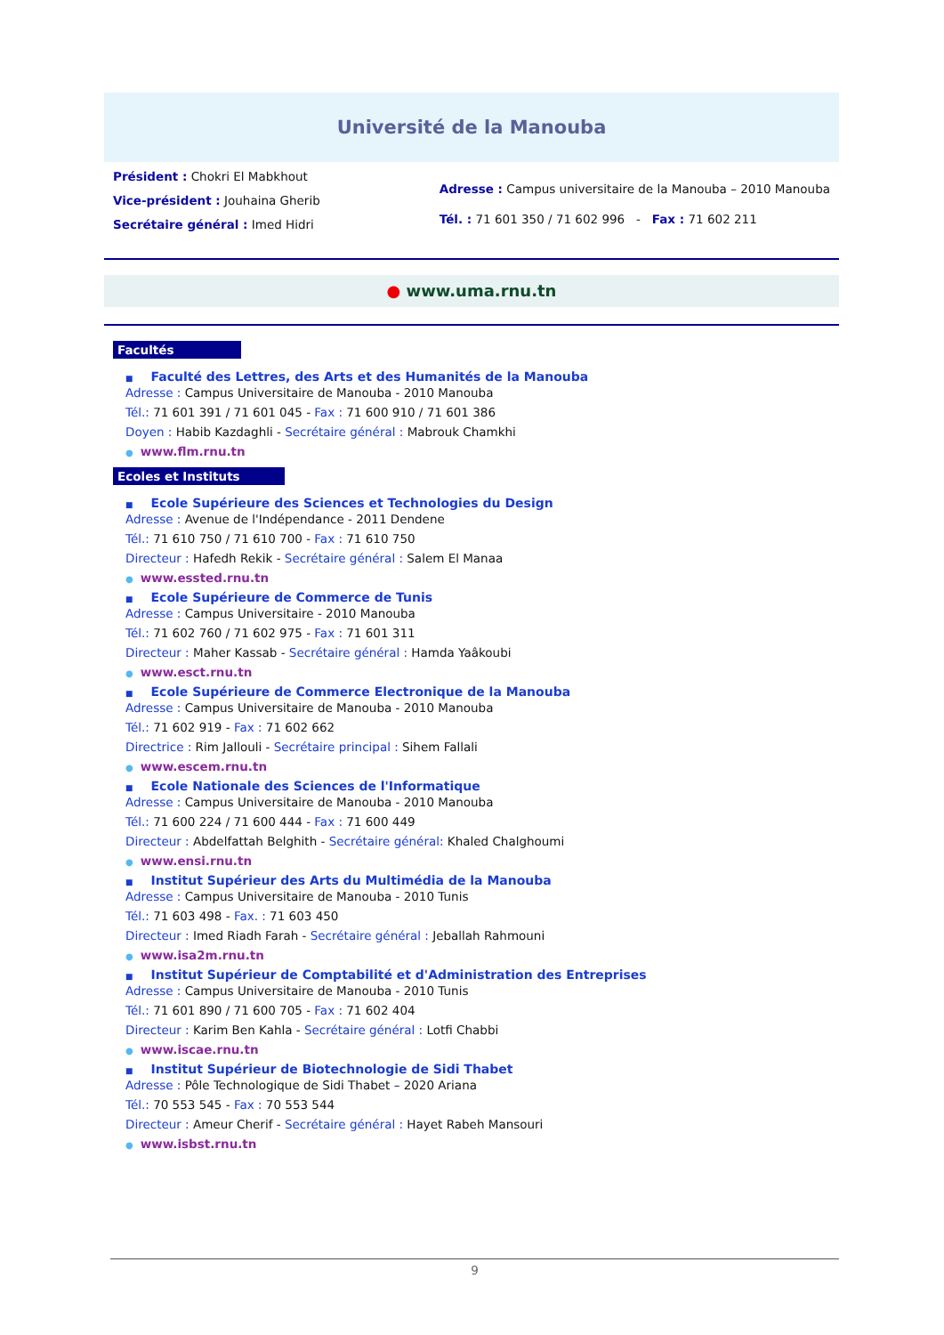Université de la Manouba
Président : Chokri El Mabkhout
Vice-président : Jouhaina Gherib
Secrétaire général : Imed Hidri
Adresse : Campus universitaire de la Manouba – 2010 Manouba
Tél. : 71 601 350 / 71 602 996 - Fax : 71 602 211
● www.uma.rnu.tn
Facultés
■ Faculté des Lettres, des Arts et des Humanités de la Manouba
Adresse : Campus Universitaire de Manouba - 2010 Manouba
Tél.: 71 601 391 / 71 601 045 - Fax : 71 600 910 / 71 601 386
Doyen : Habib Kazdaghli - Secrétaire général : Mabrouk Chamkhi
● www.flm.rnu.tn
Ecoles et Instituts
■ Ecole Supérieure des Sciences et Technologies du Design
Adresse : Avenue de l'Indépendance - 2011 Dendene
Tél.: 71 610 750 / 71 610 700 - Fax : 71 610 750
Directeur : Hafedh Rekik - Secrétaire général : Salem El Manaa
● www.essted.rnu.tn
■ Ecole Supérieure de Commerce de Tunis
Adresse : Campus Universitaire - 2010 Manouba
Tél.: 71 602 760 / 71 602 975 - Fax : 71 601 311
Directeur : Maher Kassab - Secrétaire général : Hamda Yaâkoubi
● www.esct.rnu.tn
■ Ecole Supérieure de Commerce Electronique de la Manouba
Adresse : Campus Universitaire de Manouba - 2010 Manouba
Tél.: 71 602 919 - Fax : 71 602 662
Directrice : Rim Jallouli - Secrétaire principal : Sihem Fallali
● www.escem.rnu.tn
■ Ecole Nationale des Sciences de l'Informatique
Adresse : Campus Universitaire de Manouba - 2010 Manouba
Tél.: 71 600 224 / 71 600 444 - Fax : 71 600 449
Directeur : Abdelfattah Belghith - Secrétaire général: Khaled Chalghoumi
● www.ensi.rnu.tn
■ Institut Supérieur des Arts du Multimédia de la Manouba
Adresse : Campus Universitaire de Manouba - 2010 Tunis
Tél.: 71 603 498 - Fax. : 71 603 450
Directeur : Imed Riadh Farah - Secrétaire général : Jeballah Rahmouni
● www.isa2m.rnu.tn
■ Institut Supérieur de Comptabilité et d'Administration des Entreprises
Adresse : Campus Universitaire de Manouba - 2010 Tunis
Tél.: 71 601 890 / 71 600 705 - Fax : 71 602 404
Directeur : Karim Ben Kahla - Secrétaire général : Lotfi Chabbi
● www.iscae.rnu.tn
■ Institut Supérieur de Biotechnologie de Sidi Thabet
Adresse : Pôle Technologique de Sidi Thabet – 2020 Ariana
Tél.: 70 553 545 - Fax : 70 553 544
Directeur : Ameur Cherif - Secrétaire général : Hayet Rabeh Mansouri
● www.isbst.rnu.tn
9